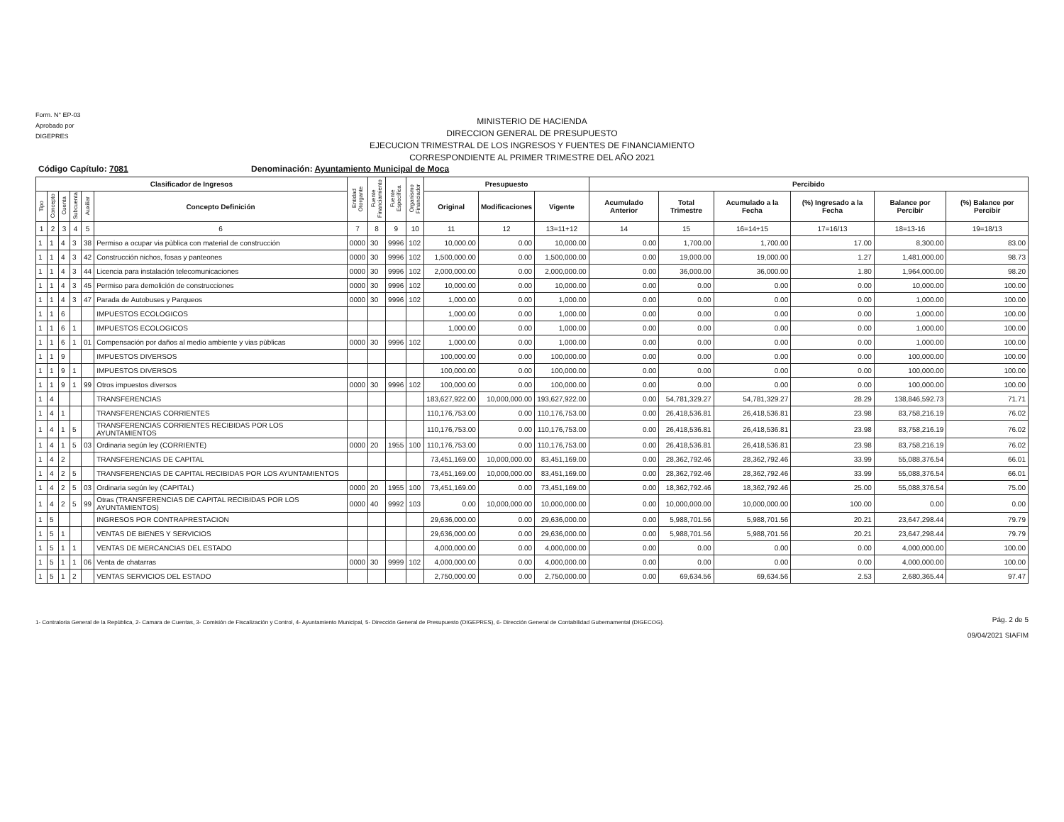Form. N° EP-03
Aprobado por
DIGEPRES
MINISTERIO DE HACIENDA
DIRECCION GENERAL DE PRESUPUESTO
EJECUCION TRIMESTRAL DE LOS INGRESOS Y FUENTES DE FINANCIAMIENTO
CORRESPONDIENTE AL PRIMER TRIMESTRE DEL AÑO 2021
Código Capítulo: 7081 Denominación: Ayuntamiento Municipal de Moca
| Clasificador de Ingresos | | | | | | Entidad Otorgante | Fuente Financiamiento | Fuente Específica | Organismo Financiador | Presupuesto | | | Percibido | | | | | |
| --- | --- | --- | --- | --- | --- | --- | --- | --- | --- | --- | --- | --- | --- | --- | --- | --- | --- | --- |
| Tipo | Concepto | Cuenta | Subcuenta | Auxiliar | Concepto Definición | | | | | Original | Modificaciones | Vigente | Acumulado Anterior | Total Trimestre | Acumulado a la Fecha | (%) Ingresado a la Fecha | Balance por Percibir | (%) Balance por Percibir |
| 1 | 2 | 3 | 4 | 5 | 6 | 7 | 8 | 9 | 10 | 11 | 12 | 13=11+12 | 14 | 15 | 16=14+15 | 17=16/13 | 18=13-16 | 19=18/13 |
| 1 | 1 | 4 | 3 | 38 | Permiso a ocupar via pùblica con material de construcción | 0000 | 30 | 9996 | 102 | 10,000.00 | 0.00 | 10,000.00 | 0.00 | 1,700.00 | 1,700.00 | 17.00 | 8,300.00 | 83.00 |
| 1 | 1 | 4 | 3 | 42 | Construcción nichos, fosas y panteones | 0000 | 30 | 9996 | 102 | 1,500,000.00 | 0.00 | 1,500,000.00 | 0.00 | 19,000.00 | 19,000.00 | 1.27 | 1,481,000.00 | 98.73 |
| 1 | 1 | 4 | 3 | 44 | Licencia para instalación telecomunicaciones | 0000 | 30 | 9996 | 102 | 2,000,000.00 | 0.00 | 2,000,000.00 | 0.00 | 36,000.00 | 36,000.00 | 1.80 | 1,964,000.00 | 98.20 |
| 1 | 1 | 4 | 3 | 45 | Permiso para demolición de construcciones | 0000 | 30 | 9996 | 102 | 10,000.00 | 0.00 | 10,000.00 | 0.00 | 0.00 | 0.00 | 0.00 | 10,000.00 | 100.00 |
| 1 | 1 | 4 | 3 | 47 | Parada de Autobuses y Parqueos | 0000 | 30 | 9996 | 102 | 1,000.00 | 0.00 | 1,000.00 | 0.00 | 0.00 | 0.00 | 0.00 | 1,000.00 | 100.00 |
| 1 | 1 | 6 | | | IMPUESTOS ECOLOGICOS | | | | | 1,000.00 | 0.00 | 1,000.00 | 0.00 | 0.00 | 0.00 | 0.00 | 1,000.00 | 100.00 |
| 1 | 1 | 6 | 1 | | IMPUESTOS ECOLOGICOS | | | | | 1,000.00 | 0.00 | 1,000.00 | 0.00 | 0.00 | 0.00 | 0.00 | 1,000.00 | 100.00 |
| 1 | 1 | 6 | 1 | 01 | Compensación por daños al medio ambiente y vias pùblicas | 0000 | 30 | 9996 | 102 | 1,000.00 | 0.00 | 1,000.00 | 0.00 | 0.00 | 0.00 | 0.00 | 1,000.00 | 100.00 |
| 1 | 1 | 9 | | | IMPUESTOS DIVERSOS | | | | | 100,000.00 | 0.00 | 100,000.00 | 0.00 | 0.00 | 0.00 | 0.00 | 100,000.00 | 100.00 |
| 1 | 1 | 9 | 1 | | IMPUESTOS DIVERSOS | | | | | 100,000.00 | 0.00 | 100,000.00 | 0.00 | 0.00 | 0.00 | 0.00 | 100,000.00 | 100.00 |
| 1 | 1 | 9 | 1 | 99 | Otros impuestos diversos | 0000 | 30 | 9996 | 102 | 100,000.00 | 0.00 | 100,000.00 | 0.00 | 0.00 | 0.00 | 0.00 | 100,000.00 | 100.00 |
| 1 | 4 | | | | TRANSFERENCIAS | | | | | 183,627,922.00 | 10,000,000.00 | 193,627,922.00 | 0.00 | 54,781,329.27 | 54,781,329.27 | 28.29 | 138,846,592.73 | 71.71 |
| 1 | 4 | 1 | | | TRANSFERENCIAS CORRIENTES | | | | | 110,176,753.00 | 0.00 | 110,176,753.00 | 0.00 | 26,418,536.81 | 26,418,536.81 | 23.98 | 83,758,216.19 | 76.02 |
| 1 | 4 | 1 | 5 | | TRANSFERENCIAS CORRIENTES RECIBIDAS POR LOS AYUNTAMIENTOS | | | | | 110,176,753.00 | 0.00 | 110,176,753.00 | 0.00 | 26,418,536.81 | 26,418,536.81 | 23.98 | 83,758,216.19 | 76.02 |
| 1 | 4 | 1 | 5 | 03 | Ordinaria según ley (CORRIENTE) | 0000 | 20 | 1955 | 100 | 110,176,753.00 | 0.00 | 110,176,753.00 | 0.00 | 26,418,536.81 | 26,418,536.81 | 23.98 | 83,758,216.19 | 76.02 |
| 1 | 4 | 2 | | | TRANSFERENCIAS DE CAPITAL | | | | | 73,451,169.00 | 10,000,000.00 | 83,451,169.00 | 0.00 | 28,362,792.46 | 28,362,792.46 | 33.99 | 55,088,376.54 | 66.01 |
| 1 | 4 | 2 | 5 | | TRANSFERENCIAS DE CAPITAL RECIBIDAS POR LOS AYUNTAMIENTOS | | | | | 73,451,169.00 | 10,000,000.00 | 83,451,169.00 | 0.00 | 28,362,792.46 | 28,362,792.46 | 33.99 | 55,088,376.54 | 66.01 |
| 1 | 4 | 2 | 5 | 03 | Ordinaria según ley (CAPITAL) | 0000 | 20 | 1955 | 100 | 73,451,169.00 | 0.00 | 73,451,169.00 | 0.00 | 18,362,792.46 | 18,362,792.46 | 25.00 | 55,088,376.54 | 75.00 |
| 1 | 4 | 2 | 5 | 99 | Otras (TRANSFERENCIAS DE CAPITAL RECIBIDAS POR LOS AYUNTAMIENTOS) | 0000 | 40 | 9992 | 103 | 0.00 | 10,000,000.00 | 10,000,000.00 | 0.00 | 10,000,000.00 | 10,000,000.00 | 100.00 | 0.00 | 0.00 |
| 1 | 5 | | | | INGRESOS POR CONTRAPRESTACION | | | | | 29,636,000.00 | 0.00 | 29,636,000.00 | 0.00 | 5,988,701.56 | 5,988,701.56 | 20.21 | 23,647,298.44 | 79.79 |
| 1 | 5 | 1 | | | VENTAS DE BIENES Y SERVICIOS | | | | | 29,636,000.00 | 0.00 | 29,636,000.00 | 0.00 | 5,988,701.56 | 5,988,701.56 | 20.21 | 23,647,298.44 | 79.79 |
| 1 | 5 | 1 | 1 | | VENTAS DE MERCANCIAS DEL ESTADO | | | | | 4,000,000.00 | 0.00 | 4,000,000.00 | 0.00 | 0.00 | 0.00 | 0.00 | 4,000,000.00 | 100.00 |
| 1 | 5 | 1 | 1 | 06 | Venta de chatarras | 0000 | 30 | 9999 | 102 | 4,000,000.00 | 0.00 | 4,000,000.00 | 0.00 | 0.00 | 0.00 | 0.00 | 4,000,000.00 | 100.00 |
| 1 | 5 | 1 | 2 | | VENTAS SERVICIOS DEL ESTADO | | | | | 2,750,000.00 | 0.00 | 2,750,000.00 | 0.00 | 69,634.56 | 69,634.56 | 2.53 | 2,680,365.44 | 97.47 |
1- Contraloria General de la Repùblica, 2- Camara de Cuentas, 3- Comisión de Fiscalización y Control, 4- Ayuntamiento Municipal, 5- Dirección General de Presupuesto (DIGEPRES), 6- Dirección General de Contabilidad Gubernamental (DIGECOG).
Pág. 2 de 5
09/04/2021 SIAFIM